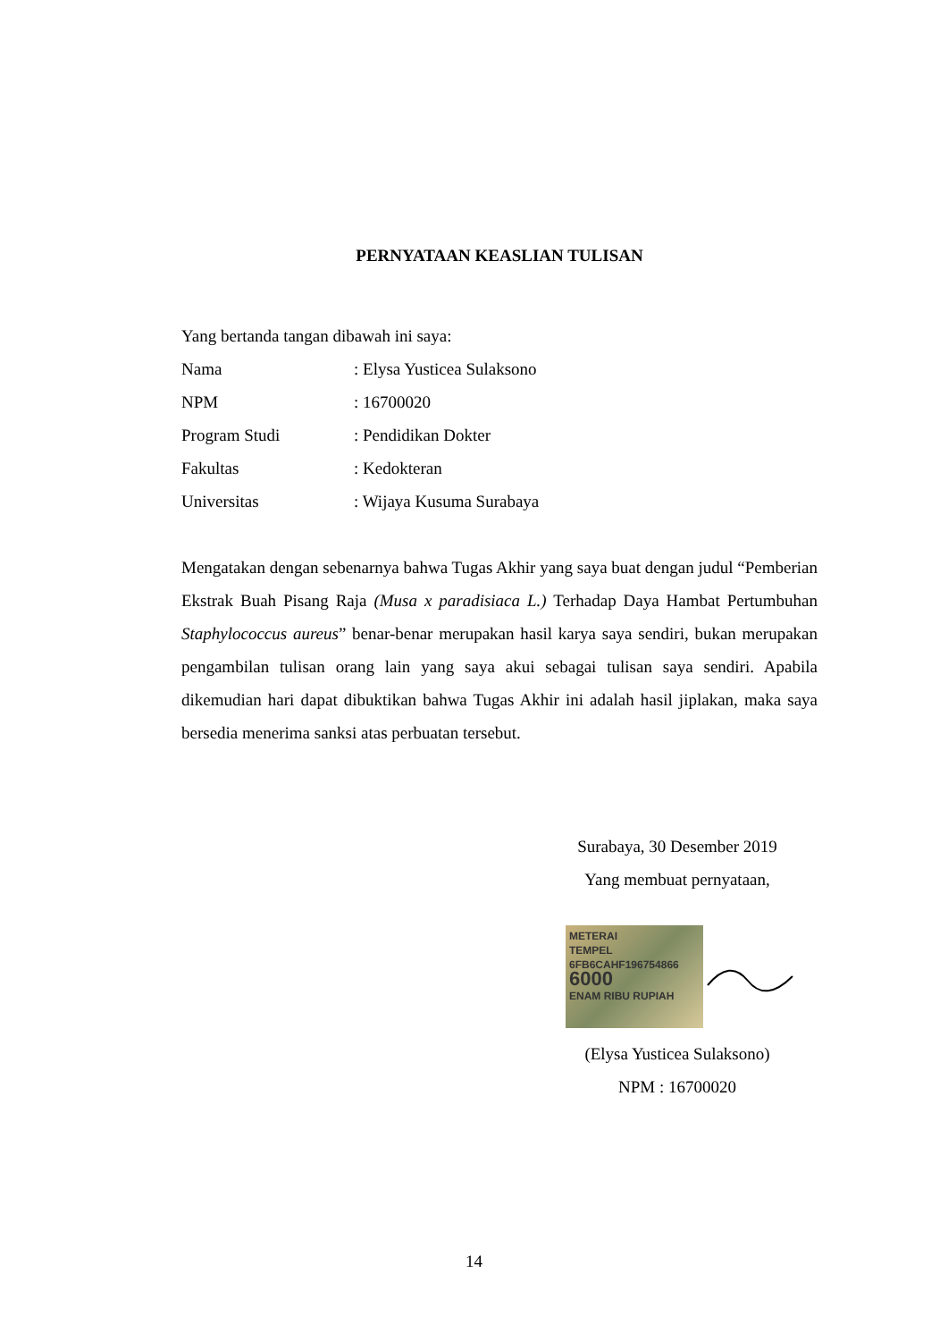PERNYATAAN KEASLIAN TULISAN
Yang bertanda tangan dibawah ini saya:
Nama: Elysa Yusticea Sulaksono
NPM: 16700020
Program Studi: Pendidikan Dokter
Fakultas: Kedokteran
Universitas: Wijaya Kusuma Surabaya
Mengatakan dengan sebenarnya bahwa Tugas Akhir yang saya buat dengan judul “Pemberian Ekstrak Buah Pisang Raja (Musa x paradisiaca L.) Terhadap Daya Hambat Pertumbuhan Staphylococcus aureus” benar-benar merupakan hasil karya saya sendiri, bukan merupakan pengambilan tulisan orang lain yang saya akui sebagai tulisan saya sendiri. Apabila dikemudian hari dapat dibuktikan bahwa Tugas Akhir ini adalah hasil jiplakan, maka saya bersedia menerima sanksi atas perbuatan tersebut.
Surabaya, 30 Desember 2019
Yang membuat pernyataan,
METERAI
TEMPEL
6FB6CAHF196754866
6000
ENAM RIBU RUPIAH
(Elysa Yusticea Sulaksono)
NPM : 16700020
14